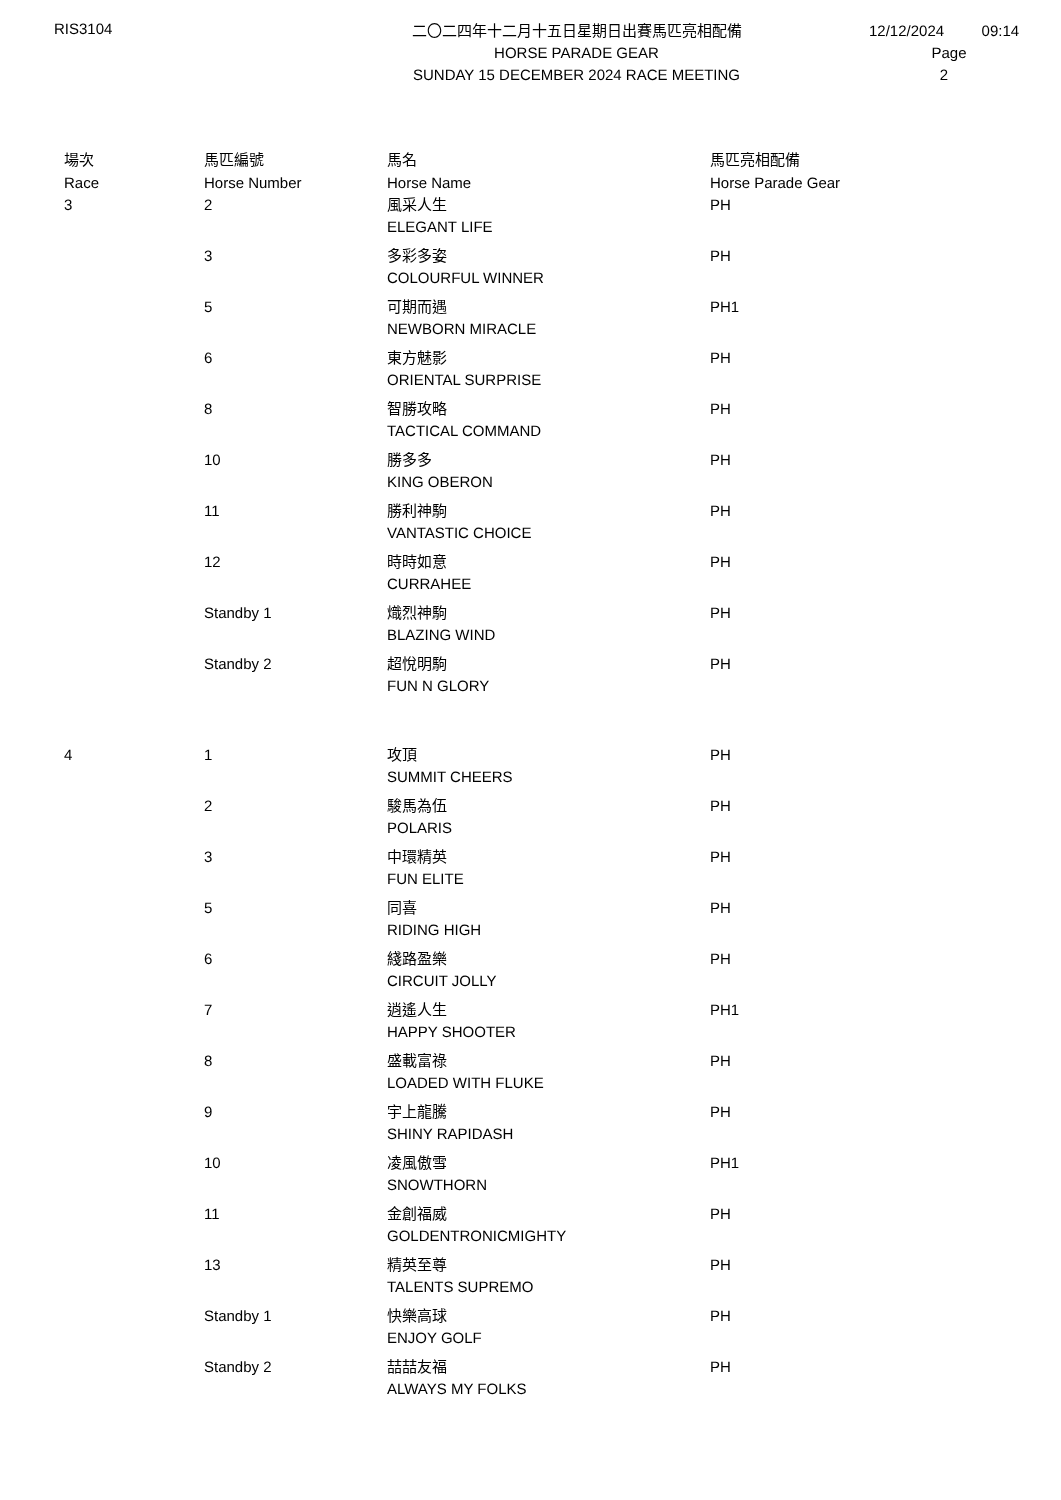RIS3104
二〇二四年十二月十五日星期日出賽馬匹亮相配備
HORSE PARADE GEAR
SUNDAY 15 DECEMBER 2024 RACE MEETING
12/12/2024 09:14
Page 2
| 場次 Race | 馬匹編號 Horse Number | 馬名 Horse Name | 馬匹亮相配備 Horse Parade Gear |
| --- | --- | --- | --- |
| 3 | 2 | 風采人生 ELEGANT LIFE | PH |
| | 3 | 多彩多姿 COLOURFUL WINNER | PH |
| | 5 | 可期而遇 NEWBORN MIRACLE | PH1 |
| | 6 | 東方魅影 ORIENTAL SURPRISE | PH |
| | 8 | 智勝攻略 TACTICAL COMMAND | PH |
| | 10 | 勝多多 KING OBERON | PH |
| | 11 | 勝利神駒 VANTASTIC CHOICE | PH |
| | 12 | 時時如意 CURRAHEE | PH |
| | Standby 1 | 熾烈神駒 BLAZING WIND | PH |
| | Standby 2 | 超悅明駒 FUN N GLORY | PH |
| 4 | 1 | 攻頂 SUMMIT CHEERS | PH |
| | 2 | 駿馬為伍 POLARIS | PH |
| | 3 | 中環精英 FUN ELITE | PH |
| | 5 | 同喜 RIDING HIGH | PH |
| | 6 | 綫路盈樂 CIRCUIT JOLLY | PH |
| | 7 | 逍遙人生 HAPPY SHOOTER | PH1 |
| | 8 | 盛載富祿 LOADED WITH FLUKE | PH |
| | 9 | 宇上龍騰 SHINY RAPIDASH | PH |
| | 10 | 凌風傲雪 SNOWTHORN | PH1 |
| | 11 | 金創福威 GOLDENTRONICMIGHTY | PH |
| | 13 | 精英至尊 TALENTS SUPREMO | PH |
| | Standby 1 | 快樂高球 ENJOY GOLF | PH |
| | Standby 2 | 喆喆友福 ALWAYS MY FOLKS | PH |